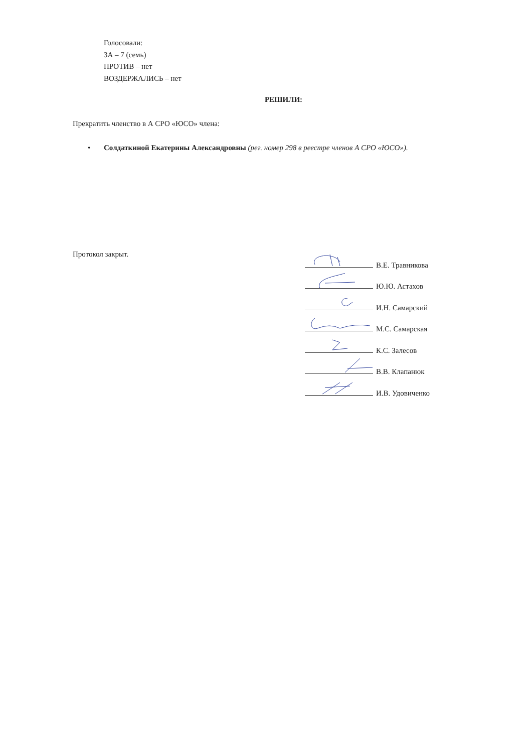Голосовали:
ЗА – 7 (семь)
ПРОТИВ – нет
ВОЗДЕРЖАЛИСЬ – нет
РЕШИЛИ:
Прекратить членство в А СРО «ЮСО» члена:
• Солдаткиной Екатерины Александровны (рег. номер 298 в реестре членов А СРО «ЮСО»).
Протокол закрыт.
В.Е. Травникова
Ю.Ю. Астахов
И.Н. Самарский
М.С. Самарская
К.С. Залесов
В.В. Клапанюк
И.В. Удовиченко